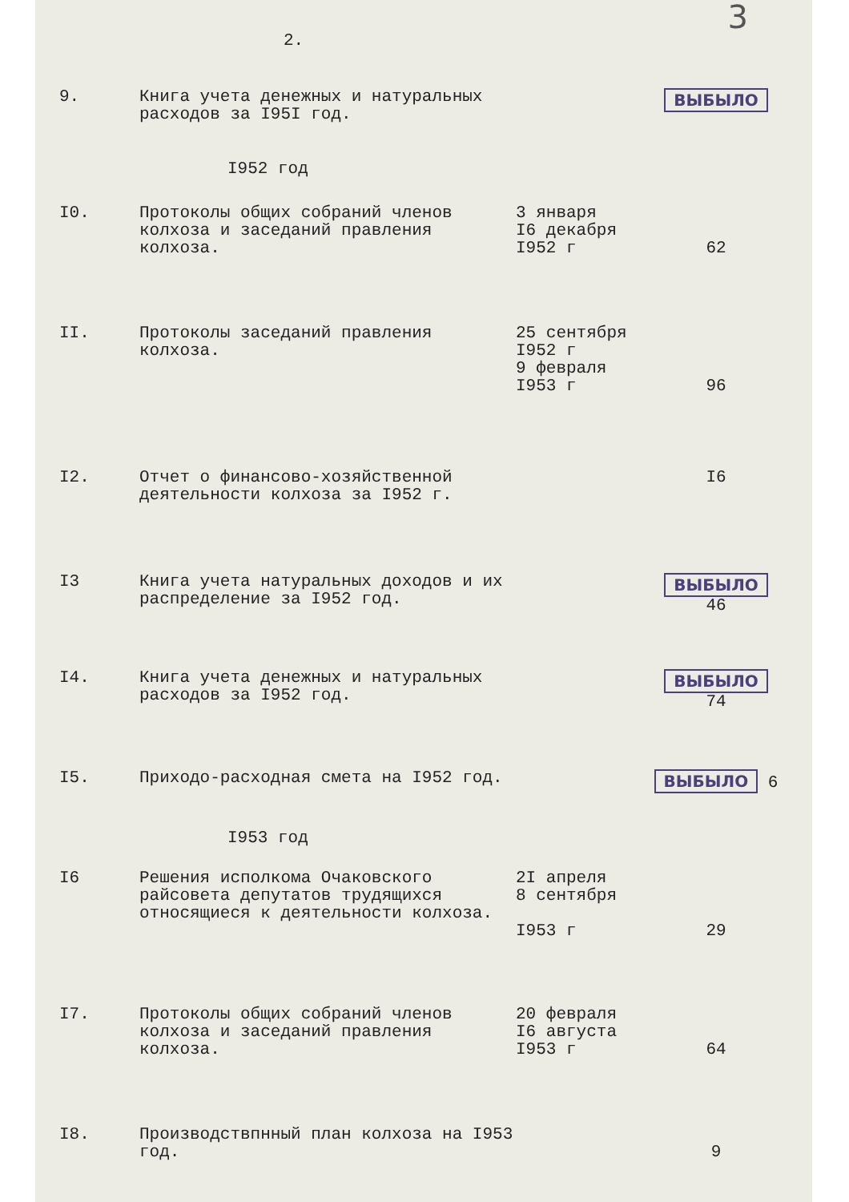2. 3
| 9. | Книга учета денежных и натуральных расходов за I95I год. | | ВЫБЫЛО |
| I952 год | | | |
| I0. | Протоколы общих собраний членов колхоза и заседаний правления колхоза. | 3 января I6 декабря I952 г | 62 |
| II. | Протоколы заседаний правления колхоза. | 25 сентября I952 г 9 февраля I953 г | 96 |
| I2. | Отчет о финансово-хозяйственной деятельности колхоза за I952 г. | | I6 |
| I3 | Книга учета натуральных доходов и их распределение за I952 год. | | ВЫБЫЛО 46 |
| I4. | Книга учета денежных и натуральных расходов за I952 год. | | ВЫБЫЛО 74 |
| I5. | Приходо-расходная смета на I952 год. | | ВЫБЫЛО 6 |
| I953 год | | | |
| I6 | Решения исполкома Очаковского райсовета депутатов трудящихся относящиеся к деятельности колхоза. | 2I апреля 8 сентября I953 г | 29 |
| I7. | Протоколы общих собраний членов колхоза и заседаний правления колхоза. | 20 февраля I6 августа I953 г | 64 |
| I8. | Производствпнный план колхоза на I953 год. | | 9 |